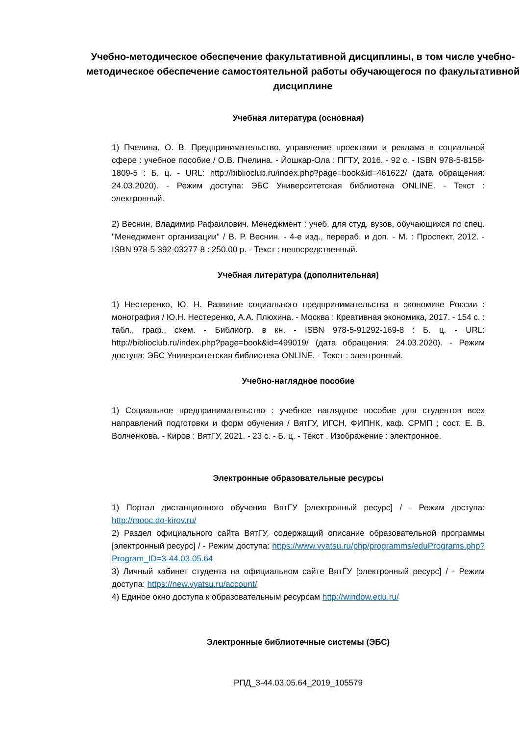Учебно-методическое обеспечение факультативной дисциплины, в том числе учебно-методическое обеспечение самостоятельной работы обучающегося по факультативной дисциплине
Учебная литература (основная)
1) Пчелина, О. В. Предпринимательство, управление проектами и реклама в социальной сфере : учебное пособие / О.В. Пчелина. - Йошкар-Ола : ПГТУ, 2016. - 92 с. - ISBN 978-5-8158-1809-5 : Б. ц. - URL: http://biblioclub.ru/index.php?page=book&id=461622/ (дата обращения: 24.03.2020). - Режим доступа: ЭБС Университетская библиотека ONLINE. - Текст : электронный.
2) Веснин, Владимир Рафаилович. Менеджмент : учеб. для студ. вузов, обучающихся по спец. "Менеджмент организации" / В. Р. Веснин. - 4-е изд., перераб. и доп. - М. : Проспект, 2012. - ISBN 978-5-392-03277-8 : 250.00 р. - Текст : непосредственный.
Учебная литература (дополнительная)
1) Нестеренко, Ю. Н. Развитие социального предпринимательства в экономике России : монография / Ю.Н. Нестеренко, А.А. Плюхина. - Москва : Креативная экономика, 2017. - 154 с. : табл., граф., схем. - Библиогр. в кн. - ISBN 978-5-91292-169-8 : Б. ц. - URL: http://biblioclub.ru/index.php?page=book&id=499019/ (дата обращения: 24.03.2020). - Режим доступа: ЭБС Университетская библиотека ONLINE. - Текст : электронный.
Учебно-наглядное пособие
1) Социальное предпринимательство : учебное наглядное пособие для студентов всех направлений подготовки и форм обучения / ВятГУ, ИГСН, ФИПНК, каф. СРМП ; сост. Е. В. Волченкова. - Киров : ВятГУ, 2021. - 23 с. - Б. ц. - Текст . Изображение : электронное.
Электронные образовательные ресурсы
1) Портал дистанционного обучения ВятГУ [электронный ресурс] / - Режим доступа: http://mooc.do-kirov.ru/
2) Раздел официального сайта ВятГУ, содержащий описание образовательной программы [электронный ресурс] / - Режим доступа: https://www.vyatsu.ru/php/programms/eduPrograms.php?Program_ID=3-44.03.05.64
3) Личный кабинет студента на официальном сайте ВятГУ [электронный ресурс] / - Режим доступа: https://new.vyatsu.ru/account/
4) Единое окно доступа к образовательным ресурсам http://window.edu.ru/
Электронные библиотечные системы (ЭБС)
РПД_3-44.03.05.64_2019_105579